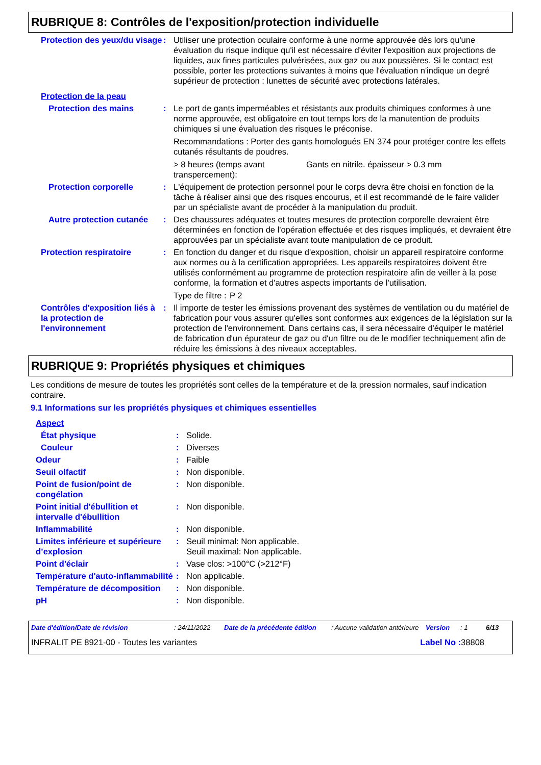RUBRIQUE 8: Contrôles de l'exposition/protection individuelle
Protection des yeux/du visage
: Utiliser une protection oculaire conforme à une norme approuvée dès lors qu'une évaluation du risque indique qu'il est nécessaire d'éviter l'exposition aux projections de liquides, aux fines particules pulvérisées, aux gaz ou aux poussières. Si le contact est possible, porter les protections suivantes à moins que l'évaluation n'indique un degré supérieur de protection : lunettes de sécurité avec protections latérales.
Protection de la peau
Protection des mains : Le port de gants imperméables et résistants aux produits chimiques conformes à une norme approuvée, est obligatoire en tout temps lors de la manutention de produits chimiques si une évaluation des risques le préconise.
Recommandations : Porter des gants homologués EN 374 pour protéger contre les effets cutanés résultants de poudres.
> 8 heures (temps avant transpercement):
Gants en nitrile. épaisseur > 0.3 mm
Protection corporelle : L'équipement de protection personnel pour le corps devra être choisi en fonction de la tâche à réaliser ainsi que des risques encourus, et il est recommandé de le faire valider par un spécialiste avant de procéder à la manipulation du produit.
Autre protection cutanée
: Des chaussures adéquates et toutes mesures de protection corporelle devraient être déterminées en fonction de l'opération effectuée et des risques impliqués, et devraient être approuvées par un spécialiste avant toute manipulation de ce produit.
Protection respiratoire : En fonction du danger et du risque d'exposition, choisir un appareil respiratoire conforme aux normes ou à la certification appropriées. Les appareils respiratoires doivent être utilisés conformément au programme de protection respiratoire afin de veiller à la pose conforme, la formation et d'autres aspects importants de l'utilisation.
Type de filtre :
P 2
Contrôles d'exposition liés à la protection de l'environnement
: Il importe de tester les émissions provenant des systèmes de ventilation ou du matériel de fabrication pour vous assurer qu'elles sont conformes aux exigences de la législation sur la protection de l'environnement. Dans certains cas, il sera nécessaire d'équiper le matériel de fabrication d'un épurateur de gaz ou d'un filtre ou de le modifier techniquement afin de réduire les émissions à des niveaux acceptables.
RUBRIQUE 9: Propriétés physiques et chimiques
Les conditions de mesure de toutes les propriétés sont celles de la température et de la pression normales, sauf indication contraire.
9.1 Informations sur les propriétés physiques et chimiques essentielles
Aspect
État physique : Solide.
Couleur : Diverses
Odeur : Faible
Seuil olfactif : Non disponible.
Point de fusion/point de congélation
: Non disponible.
Point initial d'ébullition et intervalle d'ébullition
: Non disponible.
Inflammabilité : Non disponible.
Limites inférieure et supérieure d’explosion
: Seuil minimal: Non applicable.
Seuil maximal: Non applicable.
Point d'éclair : Vase clos: >100°C (>212°F)
Température d'auto-inflammabilité
: Non applicable.
Température de décomposition
: Non disponible.
pH : Non disponible.
Date d'édition/Date de révision : 24/11/2022 Date de la précédente édition
: Aucune validation antérieure
Version : 1 6/13
INFRALIT PE 8921-00 - Toutes les variantes
Label No : 38808